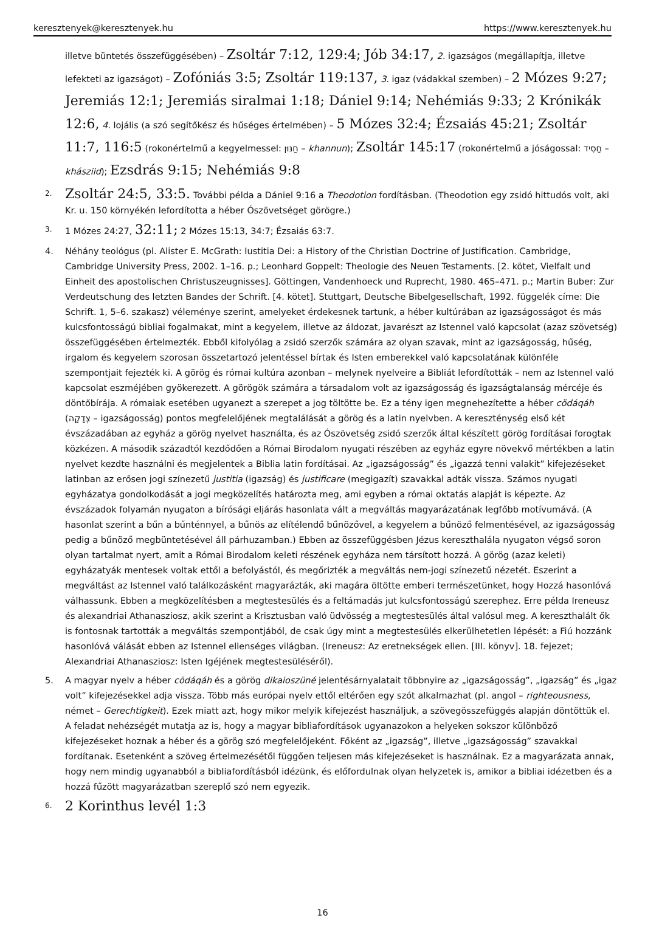keresztenyek@keresztenyek.hu https://www.keresztenyek.hu
illetve büntetés összefüggésében) – Zsoltár 7:12, 129:4; Jób 34:17, 2. igazságos (megállapítja, illetve lefekteti az igazságot) – Zofóniás 3:5; Zsoltár 119:137, 3. igaz (vádakkal szemben) – 2 Mózes 9:27; Jeremiás 12:1; Jeremiás siralmai 1:18; Dániel 9:14; Nehémiás 9:33; 2 Krónikák 12:6, 4. lojális (a szó segítőkész és hűséges értelmében) – 5 Mózes 32:4; Ézsaiás 45:21; Zsoltár 11:7, 116:5 (rokonértelmű a kegyelmessel: חַנּוּן – khannun); Zsoltár 145:17 (rokonértelmű a jóságossal: חָסִיד – khásziid); Ezsdrás 9:15; Nehémiás 9:8
<sup>2.</sup>
Zsoltár 24:5, 33:5. További példa a Dániel 9:16 a Theodotion fordításban. (Theodotion egy zsidó hittudós volt, aki Kr. u. 150 környékén lefordította a héber Ószövetséget görögre.)
<sup>3.</sup> 1 Mózes 24:27, 32:11; 2 Mózes 15:13, 34:7; Ézsaiás 63:7.
4. Néhány teológus (pl. Alister E. McGrath: Iustitia Dei: a History of the Christian Doctrine of Justification. Cambridge, Cambridge University Press, 2002. 1–16. p.; Leonhard Goppelt: Theologie des Neuen Testaments. [2. kötet, Vielfalt und Einheit des apostolischen Christuszeugnisses]. Göttingen, Vandenhoeck und Ruprecht, 1980. 465–471. p.; Martin Buber: Zur Verdeutschung des letzten Bandes der Schrift. [4. kötet]. Stuttgart, Deutsche Bibelgesellschaft, 1992. függelék címe: Die Schrift. 1, 5–6. szakasz) véleménye szerint, amelyeket érdekesnek tartunk, a héber kultúrában az igazságosságot és más kulcsfontosságú bibliai fogalmakat, mint a kegyelem, illetve az áldozat, javarészt az Istennel való kapcsolat (azaz szövetség) összefüggésében értelmezték. Ebből kifolyólag a zsidó szerzők számára az olyan szavak, mint az igazságosság, hűség, irgalom és kegyelem szorosan összetartozó jelentéssel bírtak és Isten emberekkel való kapcsolatának különféle szempontjait fejezték ki. A görög és római kultúra azonban – melynek nyelveire a Bibliát lefordították – nem az Istennel való kapcsolat eszméjében gyökerezett. A görögök számára a társadalom volt az igazságosság és igazságtalanság mércéje és döntőbírája. A rómaiak esetében ugyanezt a szerepet a jog töltötte be. Ez a tény igen megnehezítette a héber cödáqáh (צְדָקָה – igazságosság) pontos megfelelőjének megtalálását a görög és a latin nyelvben. A kereszténység első két évszázadában az egyház a görög nyelvet használta, és az Ószövetség zsidó szerzők által készített görög fordításai forogtak közkézen. A második századtól kezdődően a Római Birodalom nyugati részében az egyház egyre növekvő mértékben a latin nyelvet kezdte használni és megjelentek a Biblia latin fordításai. Az „igazságosság” és „igazzá tenni valakit” kifejezéseket latinban az erősen jogi színezetű justitia (igazság) és justificare (megigazít) szavakkal adták vissza. Számos nyugati egyházatya gondolkodását a jogi megközelítés határozta meg, ami egyben a római oktatás alapját is képezte. Az évszázadok folyamán nyugaton a bírósági eljárás hasonlata vált a megváltás magyarázatának legfőbb motívumává. (A hasonlat szerint a bűn a bűnténnyel, a bűnös az elítélendő bűnözővel, a kegyelem a bűnöző felmentésével, az igazságosság pedig a bűnöző megbüntetésével áll párhuzamban.) Ebben az összefüggésben Jézus kereszthalála nyugaton végső soron olyan tartalmat nyert, amit a Római Birodalom keleti részének egyháza nem társított hozzá. A görög (azaz keleti) egyházatyák mentesek voltak ettől a befolyástól, és megőrizték a megváltás nem-jogi színezetű nézetét. Eszerint a megváltást az Istennel való találkozásként magyarázták, aki magára öltötte emberi természetünket, hogy Hozzá hasonlóvá válhassunk. Ebben a megközelítésben a megtestesülés és a feltámadás jut kulcsfontosságú szerephez. Erre példa Ireneusz és alexandriai Athanasziosz, akik szerint a Krisztusban való üdvösség a megtestesülés által valósul meg. A kereszthalált ők is fontosnak tartották a megváltás szempontjából, de csak úgy mint a megtestesülés elkerülhetetlen lépését: a Fiú hozzánk hasonlóvá válását ebben az Istennel ellenséges világban. (Ireneusz: Az eretnekségek ellen. [III. könyv]. 18. fejezet; Alexandriai Athanasziosz: Isten Igéjének megtestesüléséről).
5. A magyar nyelv a héber cödáqáh és a görög dikaioszüné jelentésárnyalatait többnyire az „igazságosság”, „igazság” és „igaz volt” kifejezésekkel adja vissza. Több más európai nyelv ettől eltérően egy szót alkalmazhat (pl. angol – righteousness, német – Gerechtigkeit). Ezek miatt azt, hogy mikor melyik kifejezést használjuk, a szövegösszefüggés alapján döntöttük el. A feladat nehézségét mutatja az is, hogy a magyar bibliafordítások ugyanazokon a helyeken sokszor különböző kifejezéseket hoznak a héber és a görög szó megfelelőjeként. Főként az „igazság”, illetve „igazságosság” szavakkal fordítanak. Esetenként a szöveg értelmezésétől függően teljesen más kifejezéseket is használnak. Ez a magyarázata annak, hogy nem mindig ugyanabból a bibliafordításból idézünk, és előfordulnak olyan helyzetek is, amikor a bibliai idézetben és a hozzá fűzött magyarázatban szereplő szó nem egyezik.
<sup>6.</sup>
2 Korinthus levél 1:3
16